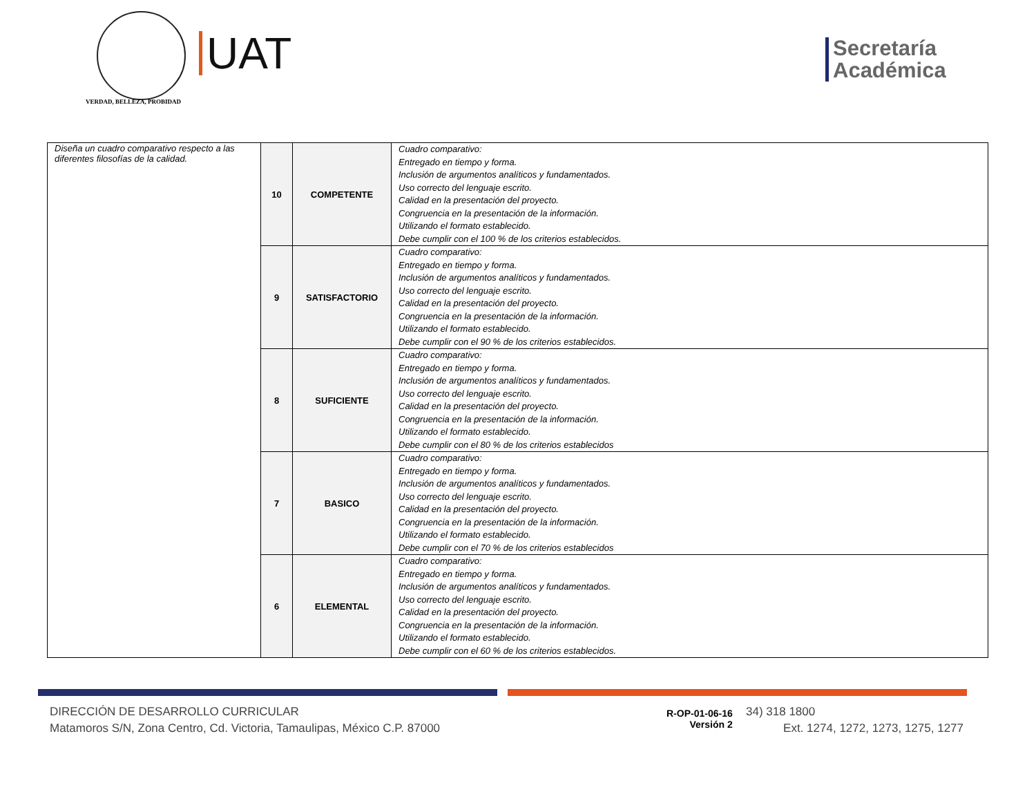VERDAD, BELLEZA, PROBIDAD
UAT
Secretaría
Académica
| Diseña un cuadro comparativo respecto a las diferentes filosofías de la calidad. | 10 | COMPETENTE | Cuadro comparativo: Entregado en tiempo y forma. Inclusión de argumentos analíticos y fundamentados. Uso correcto del lenguaje escrito. Calidad en la presentación del proyecto. Congruencia en la presentación de la información. Utilizando el formato establecido. Debe cumplir con el 100 % de los criterios establecidos. |
| | 9 | SATISFACTORIO | Cuadro comparativo: Entregado en tiempo y forma. Inclusión de argumentos analíticos y fundamentados. Uso correcto del lenguaje escrito. Calidad en la presentación del proyecto. Congruencia en la presentación de la información. Utilizando el formato establecido. Debe cumplir con el 90 % de los criterios establecidos. |
| | 8 | SUFICIENTE | Cuadro comparativo: Entregado en tiempo y forma. Inclusión de argumentos analíticos y fundamentados. Uso correcto del lenguaje escrito. Calidad en la presentación del proyecto. Congruencia en la presentación de la información. Utilizando el formato establecido. Debe cumplir con el 80 % de los criterios establecidos |
| | 7 | BASICO | Cuadro comparativo: Entregado en tiempo y forma. Inclusión de argumentos analíticos y fundamentados. Uso correcto del lenguaje escrito. Calidad en la presentación del proyecto. Congruencia en la presentación de la información. Utilizando el formato establecido. Debe cumplir con el 70 % de los criterios establecidos |
| | 6 | ELEMENTAL | Cuadro comparativo: Entregado en tiempo y forma. Inclusión de argumentos analíticos y fundamentados. Uso correcto del lenguaje escrito. Calidad en la presentación del proyecto. Congruencia en la presentación de la información. Utilizando el formato establecido. Debe cumplir con el 60 % de los criterios establecidos. |
DIRECCIÓN DE DESARROLLO CURRICULAR
Matamoros S/N, Zona Centro, Cd. Victoria, Tamaulipas, México C.P. 87000
R-OP-01-06-16
Versión 2
34) 318 1800
Ext. 1274, 1272, 1273, 1275, 1277